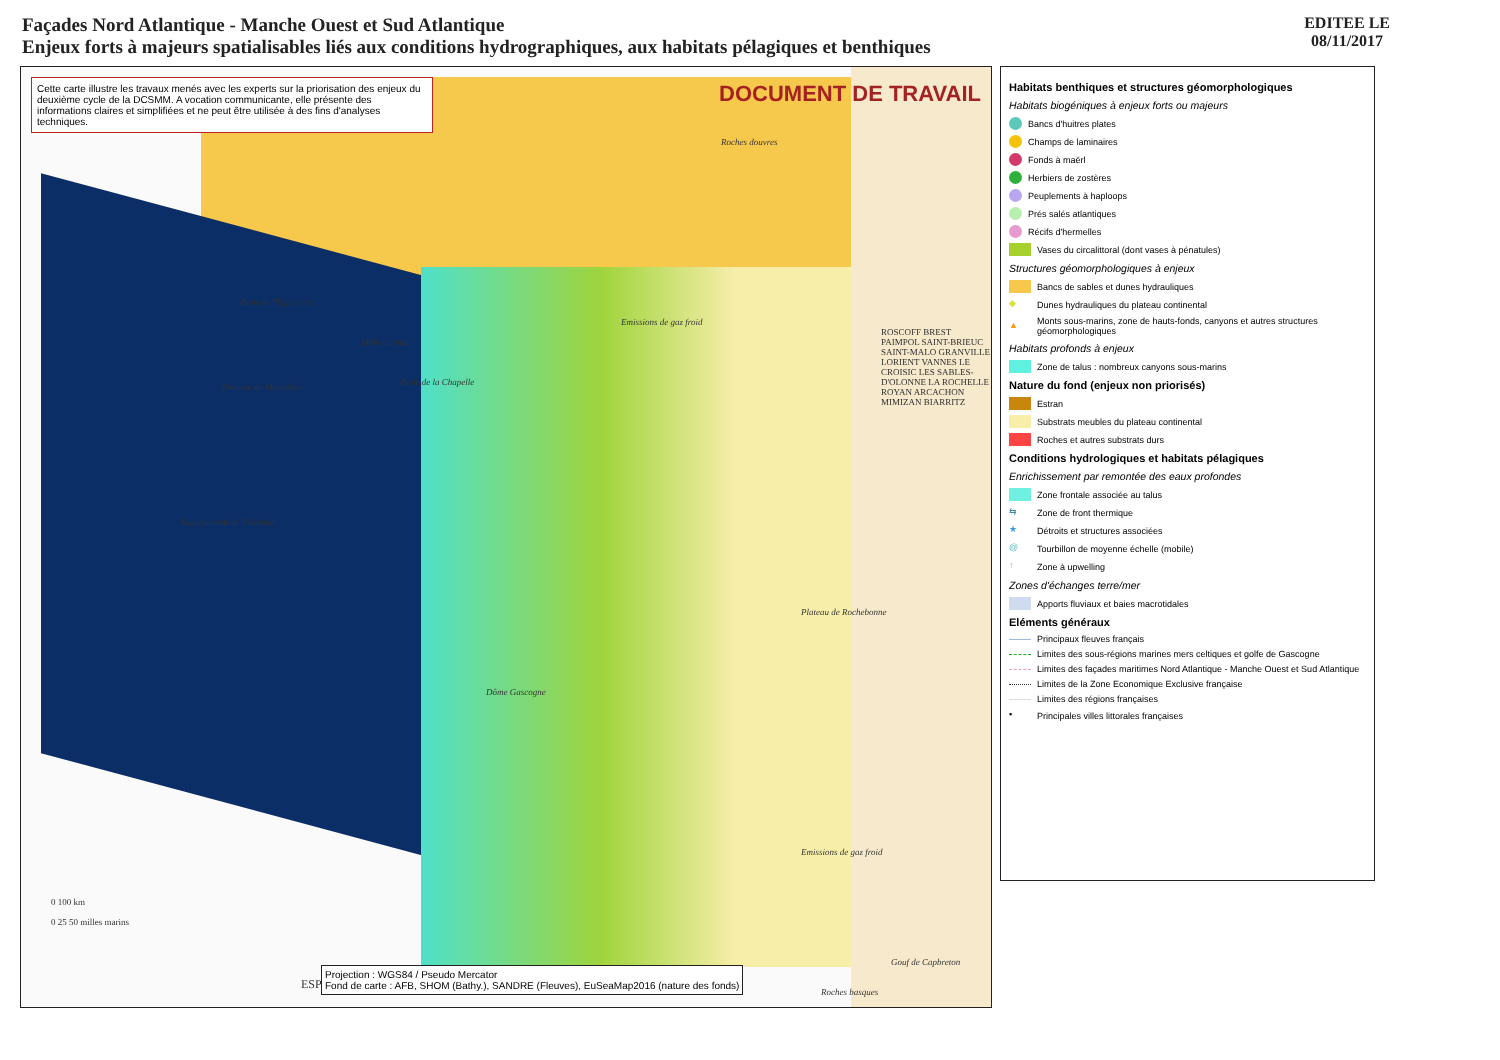Façades Nord Atlantique - Manche Ouest et Sud Atlantique
Enjeux forts à majeurs spatialisables liés aux conditions hydrographiques, aux habitats pélagiques et benthiques
EDITEE LE
08/11/2017
Cette carte illustre les travaux menés avec les experts sur la priorisation des enjeux du deuxième cycle de la DCSMM. A vocation communicante, elle présente des informations claires et simplifiées et ne peut être utilisée à des fins d'analyses techniques.
DOCUMENT DE TRAVAIL
Roches douvres
Banc de l'Esperance
Môle inconnu
Terrasse de Mériadzec Banc de la Chapelle
Emissions de gaz froid
Escarpement de Trévelyan
Plateau de Rochebonne
Dôme Gascogne
Emissions de gaz froid
Gouf de Capbreton
Roches basques
0 100 km
0 25 50 milles marins
ESP.
ROSCOFF BREST PAIMPOL SAINT-BRIEUC SAINT-MALO GRANVILLE LORIENT VANNES LE CROISIC LES SABLES-D'OLONNE LA ROCHELLE ROYAN ARCACHON MIMIZAN BIARRITZ
Projection : WGS84 / Pseudo Mercator
Fond de carte : AFB, SHOM (Bathy.), SANDRE (Fleuves), EuSeaMap2016 (nature des fonds)
Habitats benthiques et structures géomorphologiques
Habitats biogéniques à enjeux forts ou majeurs
Bancs d'huitres plates
Champs de laminaires
Fonds à maërl
Herbiers de zostères
Peuplements à haploops
Prés salés atlantiques
Récifs d'hermelles
Vases du circalittoral (dont vases à pénatules)
Structures géomorphologiques à enjeux
Bancs de sables et dunes hydrauliques
◆ Dunes hydrauliques du plateau continental
▲ Monts sous-marins, zone de hauts-fonds, canyons et autres structures géomorphologiques
Habitats profonds à enjeux
Zone de talus : nombreux canyons sous-marins
Nature du fond (enjeux non priorisés)
Estran
Substrats meubles du plateau continental
Roches et autres substrats durs
Conditions hydrologiques et habitats pélagiques
Enrichissement par remontée des eaux profondes
Zone frontale associée au talus
⇆ Zone de front thermique
★ Détroits et structures associées
@ Tourbillon de moyenne échelle (mobile)
↑ Zone à upwelling
Zones d'échanges terre/mer
Apports fluviaux et baies macrotidales
Eléments généraux
Principaux fleuves français
Limites des sous-régions marines mers celtiques et golfe de Gascogne
Limites des façades maritimes Nord Atlantique - Manche Ouest et Sud Atlantique
Limites de la Zone Economique Exclusive française
Limites des régions françaises
▪ Principales villes littorales françaises